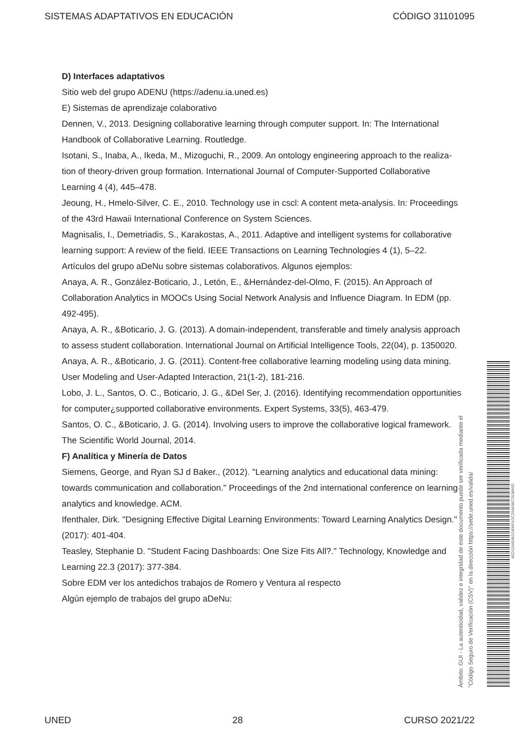SISTEMAS ADAPTATIVOS EN EDUCACIÓN CÓDIGO 31101095
D) Interfaces adaptativos
Sitio web del grupo ADENU (https://adenu.ia.uned.es)
E) Sistemas de aprendizaje colaborativo
Dennen, V., 2013. Designing collaborative learning through computer support. In: The International Handbook of Collaborative Learning. Routledge.
Isotani, S., Inaba, A., Ikeda, M., Mizoguchi, R., 2009. An ontology engineering approach to the realiza- tion of theory-driven group formation. International Journal of Computer-Supported Collaborative Learning 4 (4), 445–478.
Jeoung, H., Hmelo-Silver, C. E., 2010. Technology use in cscl: A content meta-analysis. In: Proceedings of the 43rd Hawaii International Conference on System Sciences.
Magnisalis, I., Demetriadis, S., Karakostas, A., 2011. Adaptive and intelligent systems for collaborative learning support: A review of the field. IEEE Transactions on Learning Technologies 4 (1), 5–22.
Artículos del grupo aDeNu sobre sistemas colaborativos. Algunos ejemplos:
Anaya, A. R., González-Boticario, J., Letón, E., &Hernández-del-Olmo, F. (2015). An Approach of Collaboration Analytics in MOOCs Using Social Network Analysis and Influence Diagram. In EDM (pp. 492-495).
Anaya, A. R., &Boticario, J. G. (2013). A domain-independent, transferable and timely analysis approach to assess student collaboration. International Journal on Artificial Intelligence Tools, 22(04), p. 1350020.
Anaya, A. R., &Boticario, J. G. (2011). Content-free collaborative learning modeling using data mining. User Modeling and User-Adapted Interaction, 21(1-2), 181-216.
Lobo, J. L., Santos, O. C., Boticario, J. G., &Del Ser, J. (2016). Identifying recommendation opportunities for computer¿supported collaborative environments. Expert Systems, 33(5), 463-479.
Santos, O. C., &Boticario, J. G. (2014). Involving users to improve the collaborative logical framework. The Scientific World Journal, 2014.
F) Analítica y Minería de Datos
Siemens, George, and Ryan SJ d Baker., (2012). "Learning analytics and educational data mining: towards communication and collaboration." Proceedings of the 2nd international conference on learning analytics and knowledge. ACM.
Ifenthaler, Dirk. "Designing Effective Digital Learning Environments: Toward Learning Analytics Design." (2017): 401-404.
Teasley, Stephanie D. "Student Facing Dashboards: One Size Fits All?." Technology, Knowledge and Learning 22.3 (2017): 377-384.
Sobre EDM ver los antedichos trabajos de Romero y Ventura al respecto
Algún ejemplo de trabajos del grupo aDeNu:
Ámbito: GUI - La autenticidad, validez e integridad de este documento puede ser verificada mediante el
"Código Seguro de Verificación (CSV)" en la dirección https://sede.uned.es/valida/
4ED1344DBD2406FA2C294A987263896D
UNED 28 CURSO 2021/22